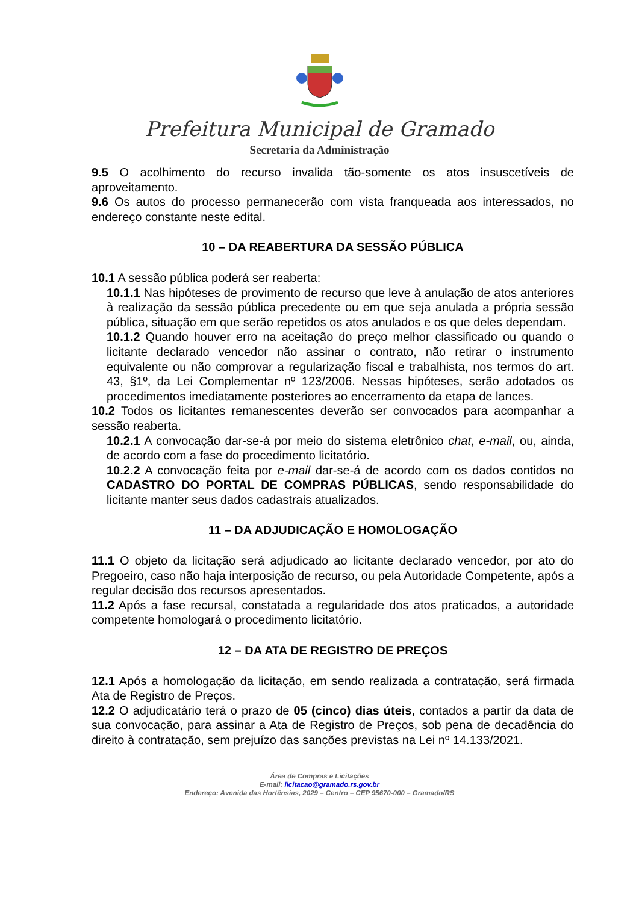Prefeitura Municipal de Gramado
Secretaria da Administração
9.5 O acolhimento do recurso invalida tão-somente os atos insuscetíveis de aproveitamento.
9.6 Os autos do processo permanecerão com vista franqueada aos interessados, no endereço constante neste edital.
10 – DA REABERTURA DA SESSÃO PÚBLICA
10.1 A sessão pública poderá ser reaberta:
10.1.1 Nas hipóteses de provimento de recurso que leve à anulação de atos anteriores à realização da sessão pública precedente ou em que seja anulada a própria sessão pública, situação em que serão repetidos os atos anulados e os que deles dependam.
10.1.2 Quando houver erro na aceitação do preço melhor classificado ou quando o licitante declarado vencedor não assinar o contrato, não retirar o instrumento equivalente ou não comprovar a regularização fiscal e trabalhista, nos termos do art. 43, §1º, da Lei Complementar nº 123/2006. Nessas hipóteses, serão adotados os procedimentos imediatamente posteriores ao encerramento da etapa de lances.
10.2 Todos os licitantes remanescentes deverão ser convocados para acompanhar a sessão reaberta.
10.2.1 A convocação dar-se-á por meio do sistema eletrônico chat, e-mail, ou, ainda, de acordo com a fase do procedimento licitatório.
10.2.2 A convocação feita por e-mail dar-se-á de acordo com os dados contidos no CADASTRO DO PORTAL DE COMPRAS PÚBLICAS, sendo responsabilidade do licitante manter seus dados cadastrais atualizados.
11 – DA ADJUDICAÇÃO E HOMOLOGAÇÃO
11.1 O objeto da licitação será adjudicado ao licitante declarado vencedor, por ato do Pregoeiro, caso não haja interposição de recurso, ou pela Autoridade Competente, após a regular decisão dos recursos apresentados.
11.2 Após a fase recursal, constatada a regularidade dos atos praticados, a autoridade competente homologará o procedimento licitatório.
12 – DA ATA DE REGISTRO DE PREÇOS
12.1 Após a homologação da licitação, em sendo realizada a contratação, será firmada Ata de Registro de Preços.
12.2 O adjudicatário terá o prazo de 05 (cinco) dias úteis, contados a partir da data de sua convocação, para assinar a Ata de Registro de Preços, sob pena de decadência do direito à contratação, sem prejuízo das sanções previstas na Lei nº 14.133/2021.
Área de Compras e Licitações
E-mail: licitacao@gramado.rs.gov.br
Endereço: Avenida das Hortênsias, 2029 – Centro – CEP 95670-000 – Gramado/RS